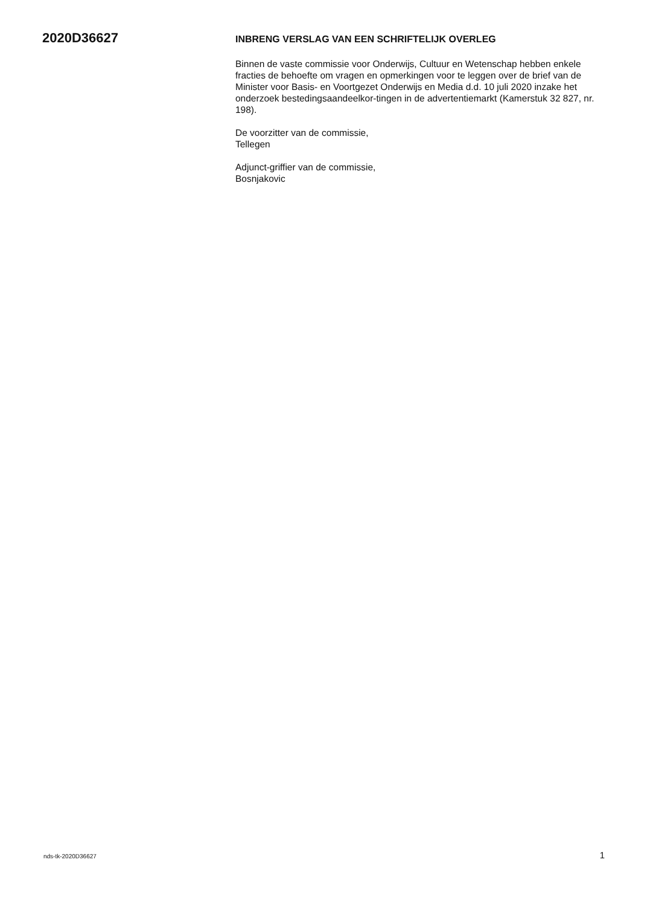2020D36627
INBRENG VERSLAG VAN EEN SCHRIFTELIJK OVERLEG
Binnen de vaste commissie voor Onderwijs, Cultuur en Wetenschap hebben enkele fracties de behoefte om vragen en opmerkingen voor te leggen over de brief van de Minister voor Basis- en Voortgezet Onderwijs en Media d.d. 10 juli 2020 inzake het onderzoek bestedingsaandeelkor-tingen in de advertentiemarkt (Kamerstuk 32 827, nr. 198).
De voorzitter van de commissie,
Tellegen
Adjunct-griffier van de commissie,
Bosnjakovic
nds-tk-2020D36627 1